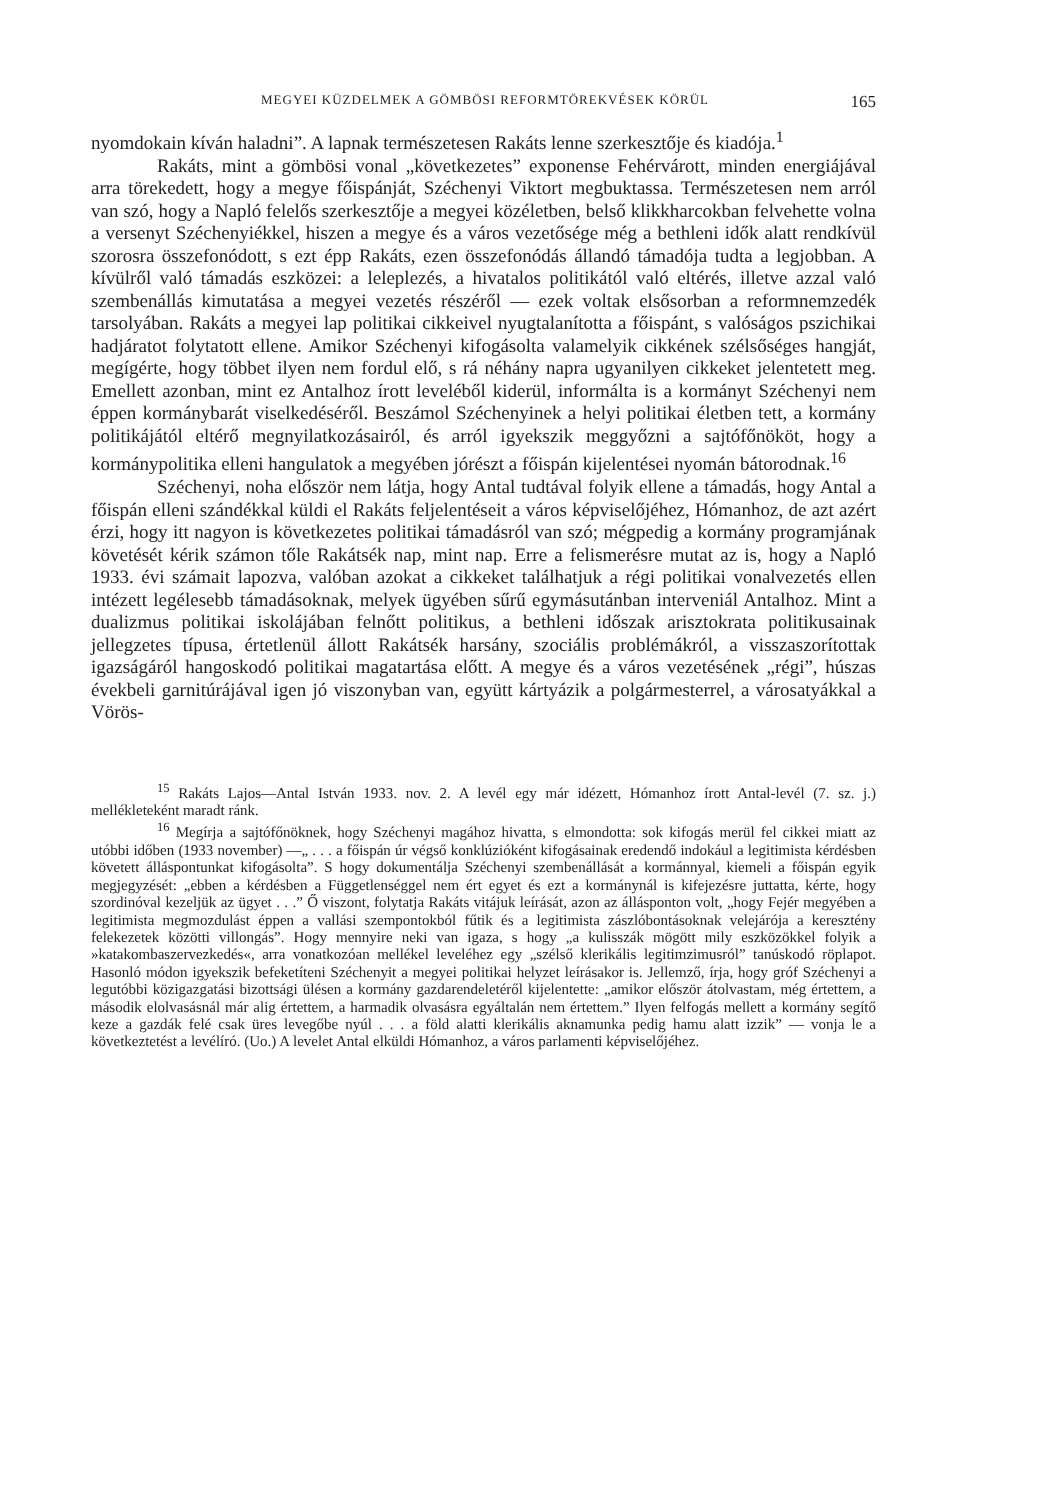MEGYEI KÜZDELMEK A GÖMBÖSI REFORMTÖREKVÉSEK KÖRÜL 165
nyomdokain kíván haladni”. A lapnak természetesen Rakáts lenne szerkesztője és kiadója.<sup>1</sup>
Rakáts, mint a gömbösi vonal „következetes” exponense Fehérvárott, minden energiájával arra törekedett, hogy a megye főispánját, Széchenyi Viktort megbuktassa. Természetesen nem arról van szó, hogy a Napló felelős szerkesztője a megyei közéletben, belső klikkharcokban felvehette volna a versenyt Széchenyiékkel, hiszen a megye és a város vezetősége még a bethleni idők alatt rendkívül szorosra összefonódott, s ezt épp Rakáts, ezen összefonódás állandó támadója tudta a legjobban. A kívülről való támadás eszközei: a leleplezés, a hivatalos politikától való eltérés, illetve azzal való szembenállás kimutatása a megyei vezetés részéről — ezek voltak elsősorban a reformnemzedék tarsolyában. Rakáts a megyei lap politikai cikkeivel nyugtalanította a főispánt, s valóságos pszichikai hadjáratot folytatott ellene. Amikor Széchenyi kifogásolta valamelyik cikkének szélsőséges hangját, megígérte, hogy többet ilyen nem fordul elő, s rá néhány napra ugyanilyen cikkeket jelentetett meg. Emellett azonban, mint ez Antalhoz írott leveléből kiderül, informálta is a kormányt Széchenyi nem éppen kormánybarát viselkedéséről. Beszámol Széchenyinek a helyi politikai életben tett, a kormány politikájától eltérő megnyilatkozásairól, és arról igyekszik meggyőzni a sajtófőnököt, hogy a kormánypolitika elleni hangulatok a megyében jórészt a főispán kijelentései nyomán bátorodnak.<sup>16</sup>
Széchenyi, noha először nem látja, hogy Antal tudtával folyik ellene a támadás, hogy Antal a főispán elleni szándékkal küldi el Rakáts feljelentéseit a város képviselőjéhez, Hómanhoz, de azt azért érzi, hogy itt nagyon is következetes politikai támadásról van szó; mégpedig a kormány programjának követését kérik számon tőle Rakátsék nap, mint nap. Erre a felismerésre mutat az is, hogy a Napló 1933. évi számait lapozva, valóban azokat a cikkeket találhatjuk a régi politikai vonalvezetés ellen intézett legélesebb támadásoknak, melyek ügyében sűrű egymásutánban interveniál Antalhoz. Mint a dualizmus politikai iskolájában felnőtt politikus, a bethleni időszak arisztokrata politikusainak jellegzetes típusa, értetlenül állott Rakátsék harsány, szociális problémákról, a visszaszorítottak igazságáról hangoskodó politikai magatartása előtt. A megye és a város vezetésének „régi”, húszas évekbeli garnitúrájával igen jó viszonyban van, együtt kártyázik a polgármesterrel, a városatyákkal a Vörös-
<sup>15</sup> Rakáts Lajos—Antal István 1933. nov. 2. A levél egy már idézett, Hómanhoz írott Antal-levél (7. sz. j.) mellékleteként maradt ránk.
<sup>16</sup> Megírja a sajtófőnöknek, hogy Széchenyi magához hivatta, s elmondotta: sok kifogás merül fel cikkei miatt az utóbbi időben (1933 november) —„ . . . a főispán úr végső konklúzióként kifogásainak eredendő indokául a legitimista kérdésben követett álláspontunkat kifogásolta”. S hogy dokumentálja Széchenyi szembenállását a kormánnyal, kiemeli a főispán egyik megjegyzését: „ebben a kérdésben a Függetlenséggel nem ért egyet és ezt a kormánynál is kifejezésre juttatta, kérte, hogy szordinóval kezeljük az ügyet . . .” Ő viszont, folytatja Rakáts vitájuk leírását, azon az állásponton volt, „hogy Fejér megyében a legitimista megmozdulást éppen a vallási szempontokból fűtik és a legitimista zászlóbontásoknak velejárója a keresztény felekezetek közötti villongás”. Hogy mennyire neki van igaza, s hogy „a kulisszák mögött mily eszközökkel folyik a »katakombaszervezkedés«, arra vonatkozóan mellékel leveléhez egy „szélső klerikális legitimzimusról” tanúskodó röplapot. Hasonló módon igyekszik befeketíteni Széchenyit a megyei politikai helyzet leírásakor is. Jellemző, írja, hogy gróf Széchenyi a legutóbbi közigazgatási bizottsági ülésen a kormány gazdarendeletéről kijelentette: „amikor először átolvastam, még értettem, a második elolvasásnál már alig értettem, a harmadik olvasásra egyáltalán nem értettem.” Ilyen felfogás mellett a kormány segítő keze a gazdák felé csak üres levegőbe nyúl . . . a föld alatti klerikális aknamunka pedig hamu alatt izzik” — vonja le a következtetést a levélíró. (Uo.) A levelet Antal elküldi Hómanhoz, a város parlamenti képviselőjéhez.